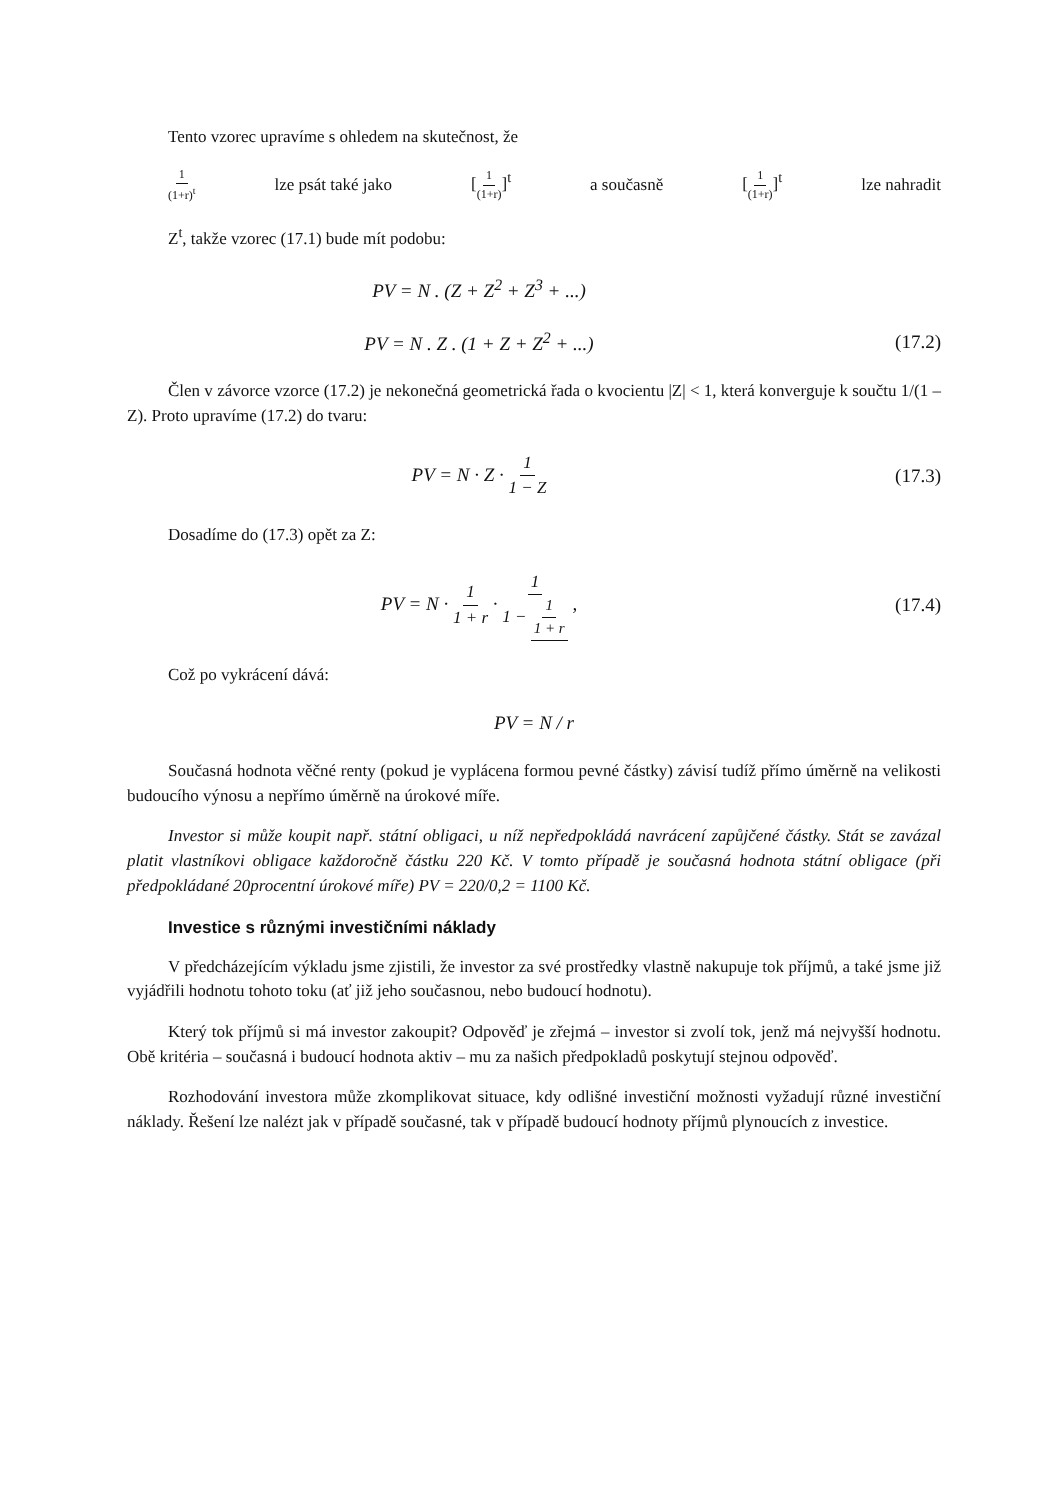Tento vzorec upravíme s ohledem na skutečnost, že
1 (1+r)<sup>t</sup> lze psát také jako [1 (1+r)]<sup>t</sup> a současně [1 (1+r)]<sup>t</sup> lze nahradit
Z<sup>t</sup>, takže vzorec (17.1) bude mít podobu:
PV = N . (Z + Z<sup>2</sup> + Z<sup>3</sup> + ...)
PV = N . Z . (1 + Z + Z<sup>2</sup> + ...) (17.2)
Člen v závorce vzorce (17.2) je nekonečná geometrická řada o kvocientu |Z| < 1, která konverguje k součtu 1/(1 – Z). Proto upravíme (17.2) do tvaru:
PV = N · Z · 1 1 − Z (17.3)
Dosadíme do (17.3) opět za Z:
PV = N · 1 1 + r · 1 1 − 1 1 + r , (17.4)
Což po vykrácení dává:
PV = N / r
Současná hodnota věčné renty (pokud je vyplácena formou pevné částky) závisí tudíž přímo úměrně na velikosti budoucího výnosu a nepřímo úměrně na úrokové míře.
Investor si může koupit např. státní obligaci, u níž nepředpokládá navrácení zapůjčené částky. Stát se zavázal platit vlastníkovi obligace každoročně částku 220 Kč. V tomto případě je současná hodnota státní obligace (při předpokládané 20procentní úrokové míře) PV = 220/0,2 = 1100 Kč.
Investice s různými investičními náklady
V předcházejícím výkladu jsme zjistili, že investor za své prostředky vlastně nakupuje tok příjmů, a také jsme již vyjádřili hodnotu tohoto toku (ať již jeho současnou, nebo budoucí hodnotu).
Který tok příjmů si má investor zakoupit? Odpověď je zřejmá – investor si zvolí tok, jenž má nejvyšší hodnotu. Obě kritéria – současná i budoucí hodnota aktiv – mu za našich předpokladů poskytují stejnou odpověď.
Rozhodování investora může zkomplikovat situace, kdy odlišné investiční možnosti vyžadují různé investiční náklady. Řešení lze nalézt jak v případě současné, tak v případě budoucí hodnoty příjmů plynoucích z investice.